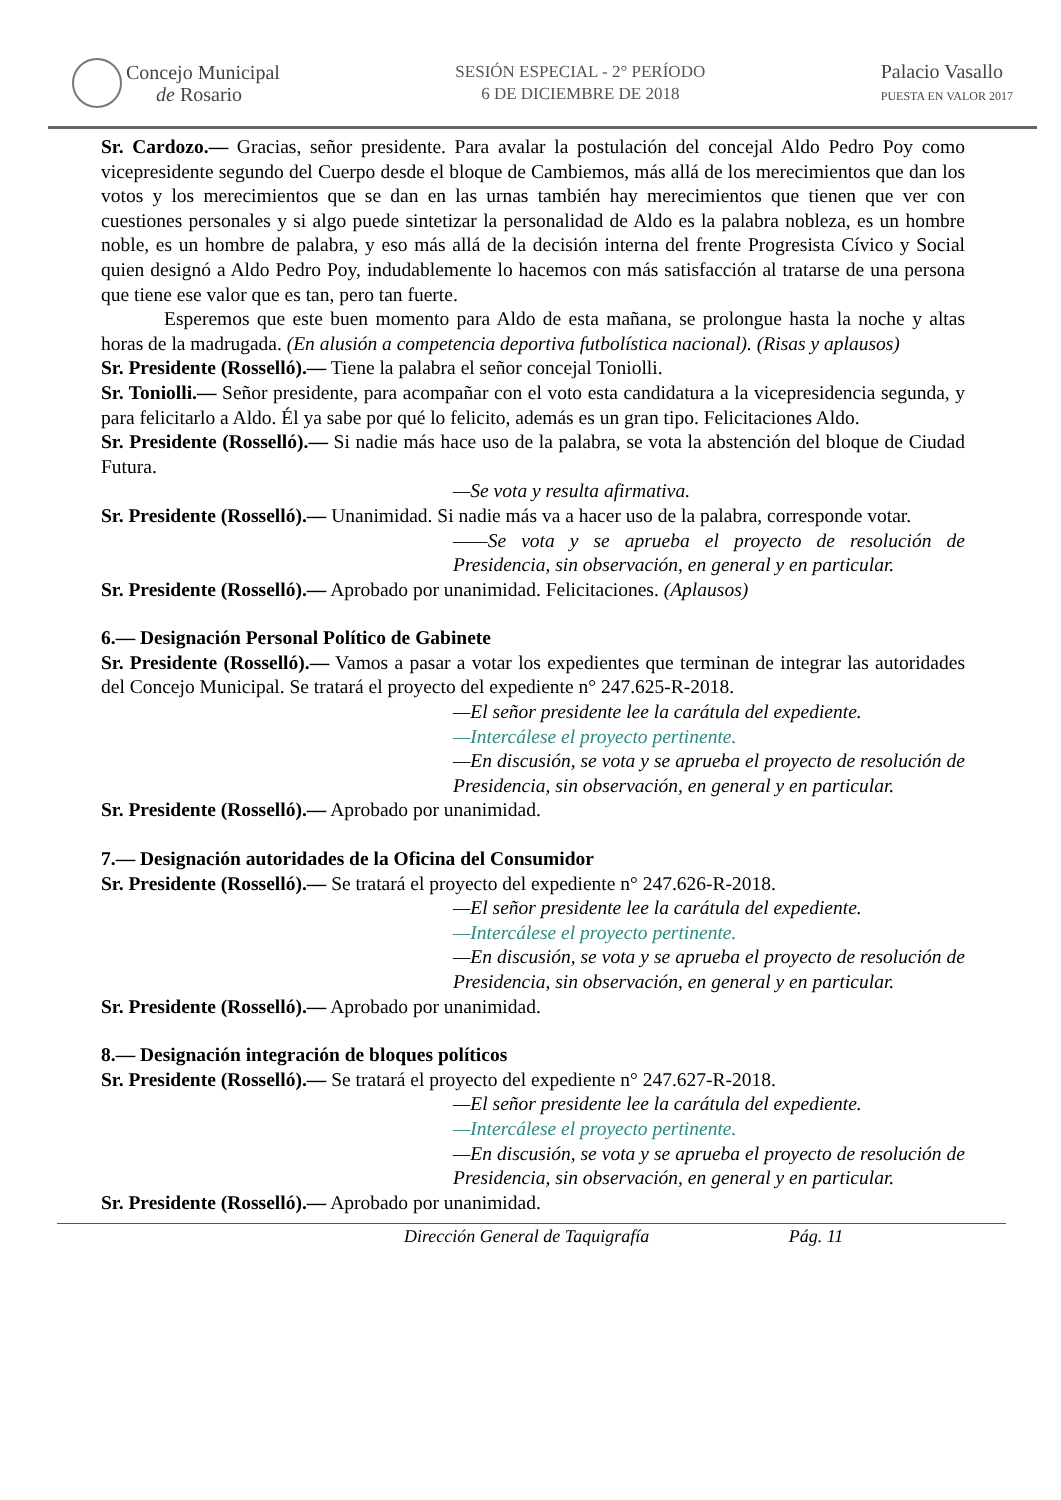Concejo Municipal
de Rosario
SESIÓN ESPECIAL - 2° PERÍODO
6 DE DICIEMBRE DE 2018
Palacio Vasallo
PUESTA EN VALOR 2017
Sr. Cardozo.— Gracias, señor presidente. Para avalar la postulación del concejal Aldo Pedro Poy como vicepresidente segundo del Cuerpo desde el bloque de Cambiemos, más allá de los merecimientos que dan los votos y los merecimientos que se dan en las urnas también hay merecimientos que tienen que ver con cuestiones personales y si algo puede sintetizar la personalidad de Aldo es la palabra nobleza, es un hombre noble, es un hombre de palabra, y eso más allá de la decisión interna del frente Progresista Cívico y Social quien designó a Aldo Pedro Poy, indudablemente lo hacemos con más satisfacción al tratarse de una persona que tiene ese valor que es tan, pero tan fuerte.
Esperemos que este buen momento para Aldo de esta mañana, se prolongue hasta la noche y altas horas de la madrugada. (En alusión a competencia deportiva futbolística nacional). (Risas y aplausos)
Sr. Presidente (Rosselló).— Tiene la palabra el señor concejal Toniolli.
Sr. Toniolli.— Señor presidente, para acompañar con el voto esta candidatura a la vicepresidencia segunda, y para felicitarlo a Aldo. Él ya sabe por qué lo felicito, además es un gran tipo. Felicitaciones Aldo.
Sr. Presidente (Rosselló).— Si nadie más hace uso de la palabra, se vota la abstención del bloque de Ciudad Futura.
—Se vota y resulta afirmativa.
Sr. Presidente (Rosselló).— Unanimidad. Si nadie más va a hacer uso de la palabra, corresponde votar.
——Se vota y se aprueba el proyecto de resolución de Presidencia, sin observación, en general y en particular.
Sr. Presidente (Rosselló).— Aprobado por unanimidad. Felicitaciones. (Aplausos)
6.— Designación Personal Político de Gabinete
Sr. Presidente (Rosselló).— Vamos a pasar a votar los expedientes que terminan de integrar las autoridades del Concejo Municipal. Se tratará el proyecto del expediente n° 247.625-R-2018.
—El señor presidente lee la carátula del expediente.
—Intercálese el proyecto pertinente.
—En discusión, se vota y se aprueba el proyecto de resolución de Presidencia, sin observación, en general y en particular.
Sr. Presidente (Rosselló).— Aprobado por unanimidad.
7.— Designación autoridades de la Oficina del Consumidor
Sr. Presidente (Rosselló).— Se tratará el proyecto del expediente n° 247.626-R-2018.
—El señor presidente lee la carátula del expediente.
—Intercálese el proyecto pertinente.
—En discusión, se vota y se aprueba el proyecto de resolución de Presidencia, sin observación, en general y en particular.
Sr. Presidente (Rosselló).— Aprobado por unanimidad.
8.— Designación integración de bloques políticos
Sr. Presidente (Rosselló).— Se tratará el proyecto del expediente n° 247.627-R-2018.
—El señor presidente lee la carátula del expediente.
—Intercálese el proyecto pertinente.
—En discusión, se vota y se aprueba el proyecto de resolución de Presidencia, sin observación, en general y en particular.
Sr. Presidente (Rosselló).— Aprobado por unanimidad.
Dirección General de Taquigrafía Pág. 11